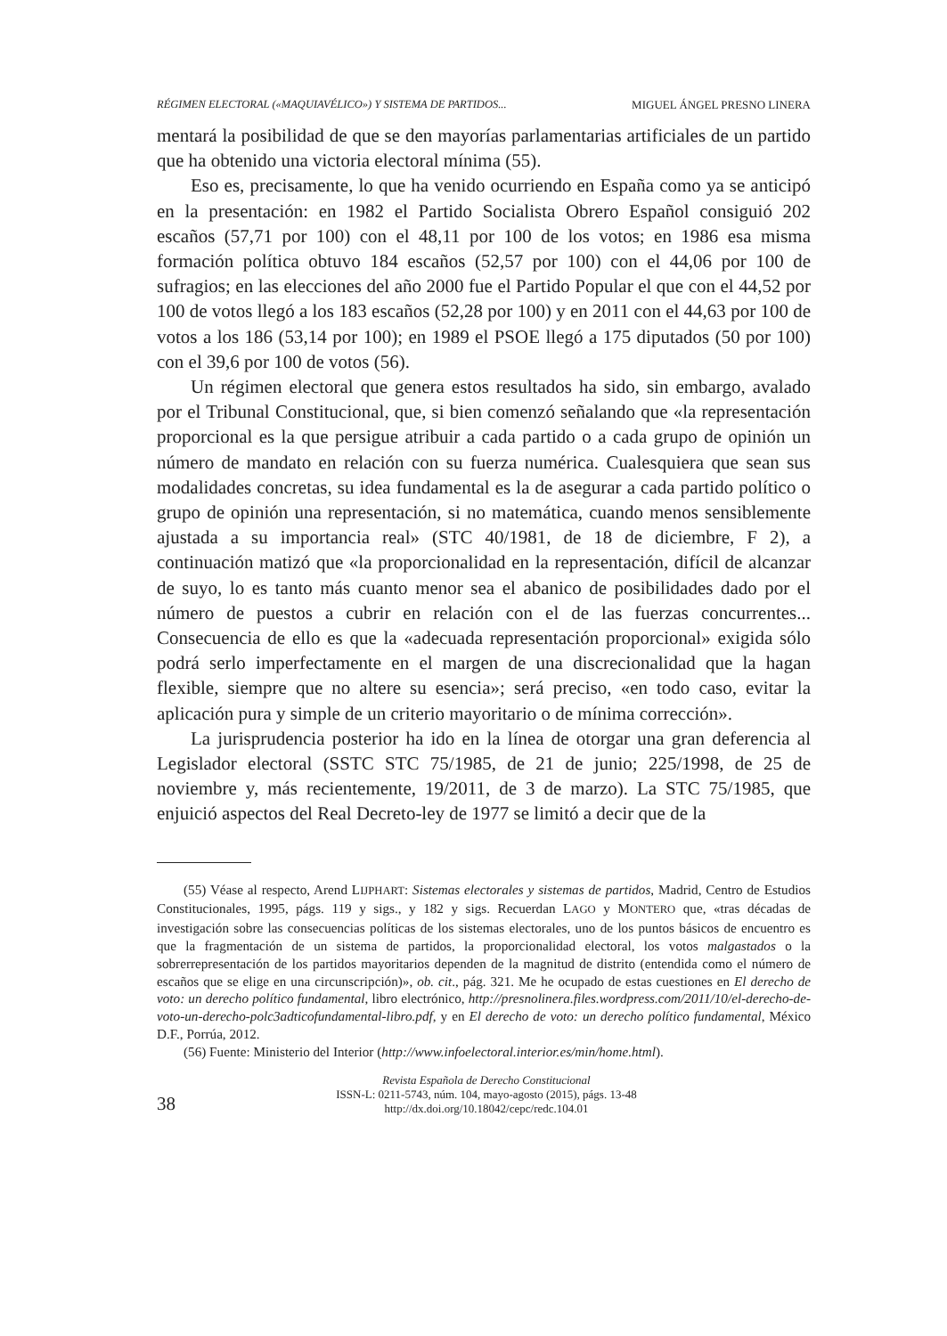RÉGIMEN ELECTORAL («MAQUIAVÉLICO») Y SISTEMA DE PARTIDOS... MIGUEL ÁNGEL PRESNO LINERA
mentará la posibilidad de que se den mayorías parlamentarias artificiales de un partido que ha obtenido una victoria electoral mínima (55).
Eso es, precisamente, lo que ha venido ocurriendo en España como ya se anticipó en la presentación: en 1982 el Partido Socialista Obrero Español consiguió 202 escaños (57,71 por 100) con el 48,11 por 100 de los votos; en 1986 esa misma formación política obtuvo 184 escaños (52,57 por 100) con el 44,06 por 100 de sufragios; en las elecciones del año 2000 fue el Partido Popular el que con el 44,52 por 100 de votos llegó a los 183 escaños (52,28 por 100) y en 2011 con el 44,63 por 100 de votos a los 186 (53,14 por 100); en 1989 el PSOE llegó a 175 diputados (50 por 100) con el 39,6 por 100 de votos (56).
Un régimen electoral que genera estos resultados ha sido, sin embargo, avalado por el Tribunal Constitucional, que, si bien comenzó señalando que «la representación proporcional es la que persigue atribuir a cada partido o a cada grupo de opinión un número de mandato en relación con su fuerza numérica. Cualesquiera que sean sus modalidades concretas, su idea fundamental es la de asegurar a cada partido político o grupo de opinión una representación, si no matemática, cuando menos sensiblemente ajustada a su importancia real» (STC 40/1981, de 18 de diciembre, F 2), a continuación matizó que «la proporcionalidad en la representación, difícil de alcanzar de suyo, lo es tanto más cuanto menor sea el abanico de posibilidades dado por el número de puestos a cubrir en relación con el de las fuerzas concurrentes... Consecuencia de ello es que la «adecuada representación proporcional» exigida sólo podrá serlo imperfectamente en el margen de una discrecionalidad que la hagan flexible, siempre que no altere su esencia»; será preciso, «en todo caso, evitar la aplicación pura y simple de un criterio mayoritario o de mínima corrección».
La jurisprudencia posterior ha ido en la línea de otorgar una gran deferencia al Legislador electoral (SSTC STC 75/1985, de 21 de junio; 225/1998, de 25 de noviembre y, más recientemente, 19/2011, de 3 de marzo). La STC 75/1985, que enjuició aspectos del Real Decreto-ley de 1977 se limitó a decir que de la
(55) Véase al respecto, Arend LIJPHART: Sistemas electorales y sistemas de partidos, Madrid, Centro de Estudios Constitucionales, 1995, págs. 119 y sigs., y 182 y sigs. Recuerdan LAGO y MONTERO que, «tras décadas de investigación sobre las consecuencias políticas de los sistemas electorales, uno de los puntos básicos de encuentro es que la fragmentación de un sistema de partidos, la proporcionalidad electoral, los votos malgastados o la sobrerrepresentación de los partidos mayoritarios dependen de la magnitud de distrito (entendida como el número de escaños que se elige en una circunscripción)», ob. cit., pág. 321. Me he ocupado de estas cuestiones en El derecho de voto: un derecho político fundamental, libro electrónico, http://presnolinera.files.wordpress.com/2011/10/el-derecho-de-voto-un-derecho-polc3adticofundamental-libro.pdf, y en El derecho de voto: un derecho político fundamental, México D.F., Porrúa, 2012.
(56) Fuente: Ministerio del Interior (http://www.infoelectoral.interior.es/min/home.html).
38
Revista Española de Derecho Constitucional
ISSN-L: 0211-5743, núm. 104, mayo-agosto (2015), págs. 13-48
http://dx.doi.org/10.18042/cepc/redc.104.01